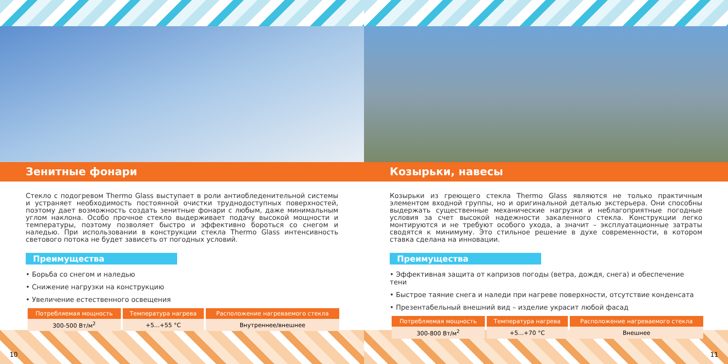Зенитные фонари
Стекло с подогревом Thermo Glass выступает в роли антиобледенительной системы и устраняет необходимость постоянной очистки труднодоступных поверхностей, поэтому дает возможность создать зенитные фонари с любым, даже минимальным углом наклона. Особо прочное стекло выдерживает подачу высокой мощности и температуры, поэтому позволяет быстро и эффективно бороться со снегом и наледью. При использовании в конструкции стекла Thermo Glass интенсивность светового потока не будет зависеть от погодных условий.
Преимущества
• Борьба со снегом и наледью
• Снижение нагрузки на конструкцию
• Увеличение естественного освещения
| Потребляемая мощность | Температура нагрева | Расположение нагреваемого стекла |
| --- | --- | --- |
| 300-500 Вт/м<sup>2</sup> | +5...+55 °С | Внутреннее/внешнее |
10
Козырьки, навесы
Козырьки из греющего стекла Thermo Glass являются не только практичным элементом входной группы, но и оригинальной деталью экстерьера. Они способны выдержать существенные механические нагрузки и неблагоприятные погодные условия за счет высокой надежности закаленного стекла. Конструкции легко монтируются и не требуют особого ухода, а значит – эксплуатационные затраты сводятся к минимуму. Это стильное решение в духе современности, в котором ставка сделана на инновации.
Преимущества
• Эффективная защита от капризов погоды (ветра, дождя, снега) и обеспечение тени
• Быстрое таяние снега и наледи при нагреве поверхности, отсутствие конденсата
• Презентабельный внешний вид – изделие украсит любой фасад
| Потребляемая мощность | Температура нагрева | Расположение нагреваемого стекла |
| --- | --- | --- |
| 300-800 Вт/м<sup>2</sup> | +5...+70 °С | Внешнее |
11